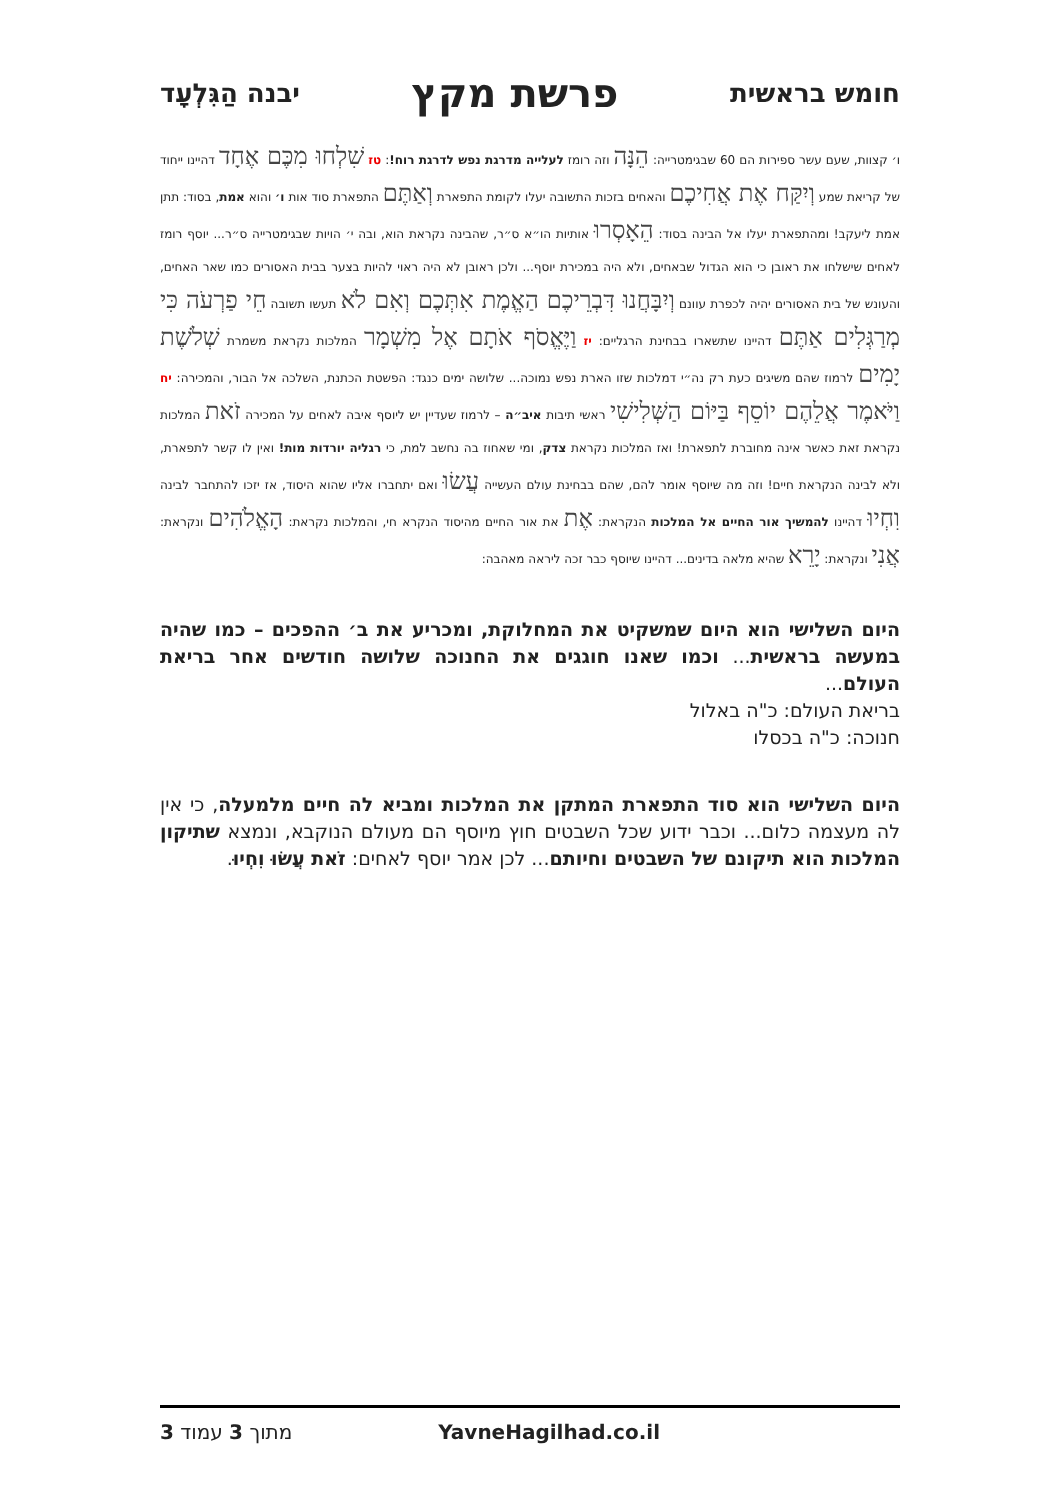חומש בראשית פרשת מקץ יבנה הַגִּלְעָד
ו׳ קצוות, שעם עשר ספירות הם 60 שבגימטרייה: הֵנָּה וזה רומז לעלייה מדרגת נפש לדרגת רוח!: טז שִׁלְחוּ מִכֶּם אֶחָד דהיינו ייחוד של קריאת שמע וְיִקַּח אֶת אֲחִיכֶם והאחים בזכות התשובה יעלו לקומת התפארת וְאַתֶּם התפארת סוד אות ו׳ והוא אמת, בסוד: תתן אמת ליעקב! ומהתפארת יעלו אל הבינה בסוד: הֵאָסְרוּ אותיות הו״א ס״ר, שהבינה נקראת הוא, ובה י׳ הויות שבגימטרייה ס״ר... יוסף רומז לאחים שישלחו את ראובן כי הוא הגדול שבאחים, ולא היה במכירת יוסף... ולכן ראובן לא היה ראוי להיות בצער בבית האסורים כמו שאר האחים, והעונש של בית האסורים יהיה לכפרת עוונם וְיִבָּחֲנוּ דִּבְרֵיכֶם הַאֱמֶת אִתְּכֶם וְאִם לֹא תעשו תשובה חֵי פַרְעֹה כִּי מְרַגְּלִים אַתֶּם דהיינו שתשארו בבחינת הרגליים: יז וַיֶּאֱסֹף אֹתָם אֶל מִשְׁמָר המלכות נקראת משמרת שְׁלֹשֶׁת יָמִים לרמוז שהם משיגים כעת רק נה״י דמלכות שזו הארת נפש נמוכה... שלושה ימים כנגד: הפשטת הכתנת, השלכה אל הבור, והמכירה: יח וַיֹּאמֶר אֲלֵהֶם יוֹסֵף בַּיּוֹם הַשְּׁלִישִׁי ראשי תיבות איב״ה – לרמוז שעדיין יש ליוסף איבה לאחים על המכירה זֹאת המלכות נקראת זאת כאשר אינה מחוברת לתפארת! ואז המלכות נקראת צדק, ומי שאחוז בה נחשב למת, כי רגליה יורדות מות! ואין לו קשר לתפארת, ולא לבינה הנקראת חיים! וזה מה שיוסף אומר להם, שהם בבחינת עולם העשייה עֲשׂוּ ואם יתחברו אליו שהוא היסוד, אז יזכו להתחבר לבינה וִחְיוּ דהיינו להמשיך אור החיים אל המלכות הנקראת: אֶת את אור החיים מהיסוד הנקרא חי, והמלכות נקראת: הָאֱלֹהִים ונקראת: אֲנִי ונקראת: יָרֵא שהיא מלאה בדינים... דהיינו שיוסף כבר זכה ליראה מאהבה:
היום השלישי הוא היום שמשקיט את המחלוקת, ומכריע את ב׳ ההפכים – כמו שהיה במעשה בראשית... וכמו שאנו חוגגים את החנוכה שלושה חודשים אחר בריאת העולם...
בריאת העולם: כ"ה באלול
חנוכה: כ"ה בכסלו
היום השלישי הוא סוד התפארת המתקן את המלכות ומביא לה חיים מלמעלה, כי אין לה מעצמה כלום... וכבר ידוע שכל השבטים חוץ מיוסף הם מעולם הנוקבא, ונמצא שתיקון המלכות הוא תיקונם של השבטים וחיותם... לכן אמר יוסף לאחים: זֹאת עֲשׂוּ וִחְיוּ.
3 מתוך 3 עמוד YavneHagilhad.co.il